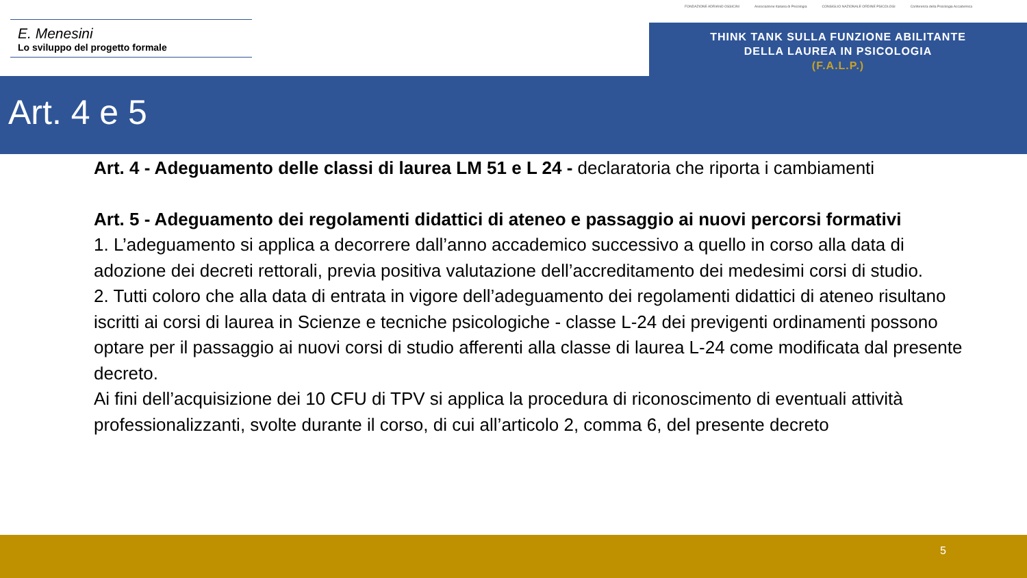E. Menesini
Lo sviluppo del progetto formale
FONDAZIONE ADRIANO OSSICINI Associazione Italiana di Psicologia CONSIGLIO NAZIONALE ORDINE PSICOLOGI Conferenza della Psicologia Accademica
THINK TANK SULLA FUNZIONE ABILITANTE
DELLA LAUREA IN PSICOLOGIA
(F.A.L.P.)
Art. 4 e 5
Art. 4 - Adeguamento delle classi di laurea LM 51 e L 24 - declaratoria che riporta i cambiamenti
Art. 5 - Adeguamento dei regolamenti didattici di ateneo e passaggio ai nuovi percorsi formativi
1. L’adeguamento si applica a decorrere dall’anno accademico successivo a quello in corso alla data di adozione dei decreti rettorali, previa positiva valutazione dell’accreditamento dei medesimi corsi di studio.
2. Tutti coloro che alla data di entrata in vigore dell’adeguamento dei regolamenti didattici di ateneo risultano iscritti ai corsi di laurea in Scienze e tecniche psicologiche - classe L-24 dei previgenti ordinamenti possono optare per il passaggio ai nuovi corsi di studio afferenti alla classe di laurea L-24 come modificata dal presente decreto.
Ai fini dell’acquisizione dei 10 CFU di TPV si applica la procedura di riconoscimento di eventuali attività professionalizzanti, svolte durante il corso, di cui all’articolo 2, comma 6, del presente decreto
5